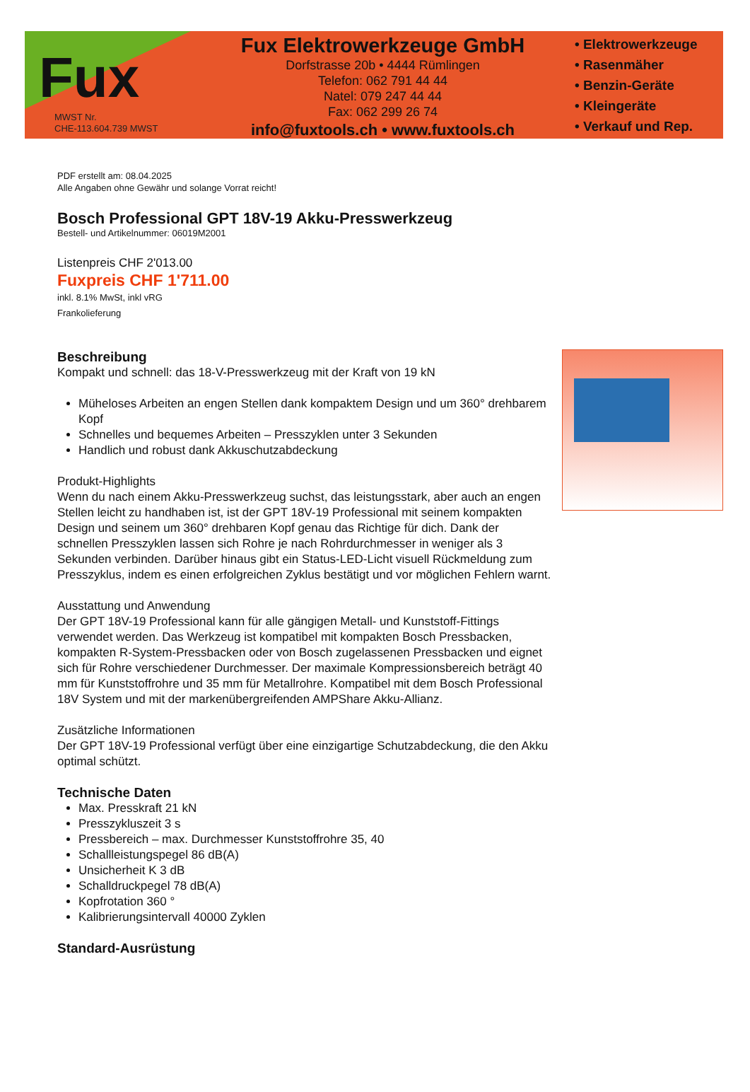Fux
MWST Nr.
CHE-113.604.739 MWST
Fux Elektrowerkzeuge GmbH
Dorfstrasse 20b • 4444 Rümlingen
Telefon: 062 791 44 44
Natel: 079 247 44 44
Fax: 062 299 26 74
info@fuxtools.ch • www.fuxtools.ch
• Elektrowerkzeuge
• Rasenmäher
• Benzin-Geräte
• Kleingeräte
• Verkauf und Rep.
PDF erstellt am: 08.04.2025
Alle Angaben ohne Gewähr und solange Vorrat reicht!
Bosch Professional GPT 18V-19 Akku-Presswerkzeug
Bestell- und Artikelnummer: 06019M2001
Listenpreis CHF 2'013.00
Fuxpreis CHF 1'711.00
inkl. 8.1% MwSt, inkl vRG
Frankolieferung
Beschreibung
Kompakt und schnell: das 18-V-Presswerkzeug mit der Kraft von 19 kN
Müheloses Arbeiten an engen Stellen dank kompaktem Design und um 360° drehbarem Kopf
Schnelles und bequemes Arbeiten – Presszyklen unter 3 Sekunden
Handlich und robust dank Akkuschutzabdeckung
Produkt-Highlights
Wenn du nach einem Akku-Presswerkzeug suchst, das leistungsstark, aber auch an engen Stellen leicht zu handhaben ist, ist der GPT 18V-19 Professional mit seinem kompakten Design und seinem um 360° drehbaren Kopf genau das Richtige für dich. Dank der schnellen Presszyklen lassen sich Rohre je nach Rohrdurchmesser in weniger als 3 Sekunden verbinden. Darüber hinaus gibt ein Status-LED-Licht visuell Rückmeldung zum Presszyklus, indem es einen erfolgreichen Zyklus bestätigt und vor möglichen Fehlern warnt.
Ausstattung und Anwendung
Der GPT 18V-19 Professional kann für alle gängigen Metall- und Kunststoff-Fittings verwendet werden. Das Werkzeug ist kompatibel mit kompakten Bosch Pressbacken, kompakten R-System-Pressbacken oder von Bosch zugelassenen Pressbacken und eignet sich für Rohre verschiedener Durchmesser. Der maximale Kompressionsbereich beträgt 40 mm für Kunststoffrohre und 35 mm für Metallrohre. Kompatibel mit dem Bosch Professional 18V System und mit der markenübergreifenden AMPShare Akku-Allianz.
Zusätzliche Informationen
Der GPT 18V-19 Professional verfügt über eine einzigartige Schutzabdeckung, die den Akku optimal schützt.
Technische Daten
Max. Presskraft 21 kN
Presszykluszeit 3 s
Pressbereich – max. Durchmesser Kunststoffrohre 35, 40
Schallleistungspegel 86 dB(A)
Unsicherheit K 3 dB
Schalldruckpegel 78 dB(A)
Kopfrotation 360 °
Kalibrierungsintervall 40000 Zyklen
Standard-Ausrüstung